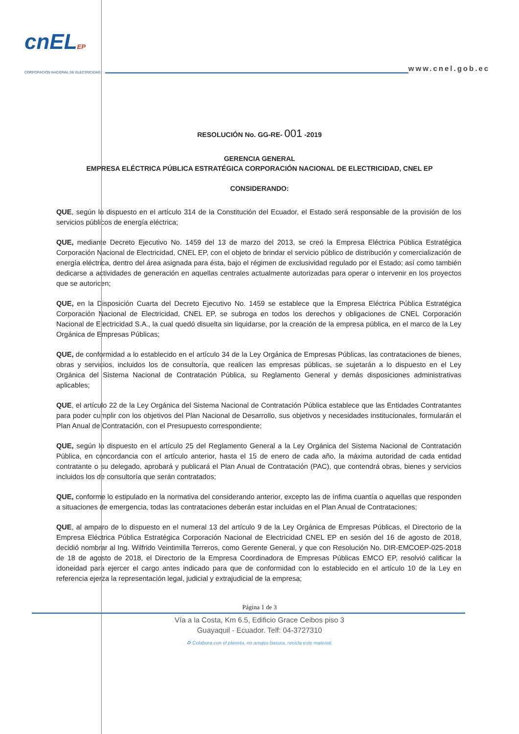cnELEP
CORPORACIÓN NACIONAL DE ELECTRICIDAD
www.cnel.gob.ec
RESOLUCIÓN No. GG-RE- 001 -2019
GERENCIA GENERAL
EMPRESA ELÉCTRICA PÚBLICA ESTRATÉGICA CORPORACIÓN NACIONAL DE ELECTRICIDAD, CNEL EP
CONSIDERANDO:
QUE, según lo dispuesto en el artículo 314 de la Constitución del Ecuador, el Estado será responsable de la provisión de los servicios públicos de energía eléctrica;
QUE, mediante Decreto Ejecutivo No. 1459 del 13 de marzo del 2013, se creó la Empresa Eléctrica Pública Estratégica Corporación Nacional de Electricidad, CNEL EP, con el objeto de brindar el servicio público de distribución y comercialización de energía eléctrica, dentro del área asignada para ésta, bajo el régimen de exclusividad regulado por el Estado; así como también dedicarse a actividades de generación en aquellas centrales actualmente autorizadas para operar o intervenir en los proyectos que se autoricen;
QUE, en la Disposición Cuarta del Decreto Ejecutivo No. 1459 se establece que la Empresa Eléctrica Pública Estratégica Corporación Nacional de Electricidad, CNEL EP, se subroga en todos los derechos y obligaciones de CNEL Corporación Nacional de Electricidad S.A., la cual quedó disuelta sin liquidarse, por la creación de la empresa pública, en el marco de la Ley Orgánica de Empresas Públicas;
QUE, de conformidad a lo establecido en el artículo 34 de la Ley Orgánica de Empresas Públicas, las contrataciones de bienes, obras y servicios, incluidos los de consultoría, que realicen las empresas públicas, se sujetarán a lo dispuesto en el Ley Orgánica del Sistema Nacional de Contratación Pública, su Reglamento General y demás disposiciones administrativas aplicables;
QUE, el artículo 22 de la Ley Orgánica del Sistema Nacional de Contratación Pública establece que las Entidades Contratantes para poder cumplir con los objetivos del Plan Nacional de Desarrollo, sus objetivos y necesidades institucionales, formularán el Plan Anual de Contratación, con el Presupuesto correspondiente;
QUE, según lo dispuesto en el artículo 25 del Reglamento General a la Ley Orgánica del Sistema Nacional de Contratación Pública, en concordancia con el artículo anterior, hasta el 15 de enero de cada año, la máxima autoridad de cada entidad contratante o su delegado, aprobará y publicará el Plan Anual de Contratación (PAC), que contendrá obras, bienes y servicios incluidos los de consultoría que serán contratados;
QUE, conforme lo estipulado en la normativa del considerando anterior, excepto las de ínfima cuantía o aquellas que responden a situaciones de emergencia, todas las contrataciones deberán estar incluidas en el Plan Anual de Contrataciones;
QUE, al amparo de lo dispuesto en el numeral 13 del artículo 9 de la Ley Orgánica de Empresas Públicas, el Directorio de la Empresa Eléctrica Pública Estratégica Corporación Nacional de Electricidad CNEL EP en sesión del 16 de agosto de 2018, decidió nombrar al Ing. Wilfrido Veintimilla Terreros, como Gerente General, y que con Resolución No. DIR-EMCOEP-025-2018 de 18 de agosto de 2018, el Directorio de la Empresa Coordinadora de Empresas Públicas EMCO EP, resolvió calificar la idoneidad para ejercer el cargo antes indicado para que de conformidad con lo establecido en el artículo 10 de la Ley en referencia ejerza la representación legal, judicial y extrajudicial de la empresa;
Página 1 de 3
Vía a la Costa, Km 6.5, Edificio Grace Ceibos piso 3
Guayaquil - Ecuador. Telf: 04-3727310
♻ Colabora con el planeta, no arrojes basura, recicla este material.